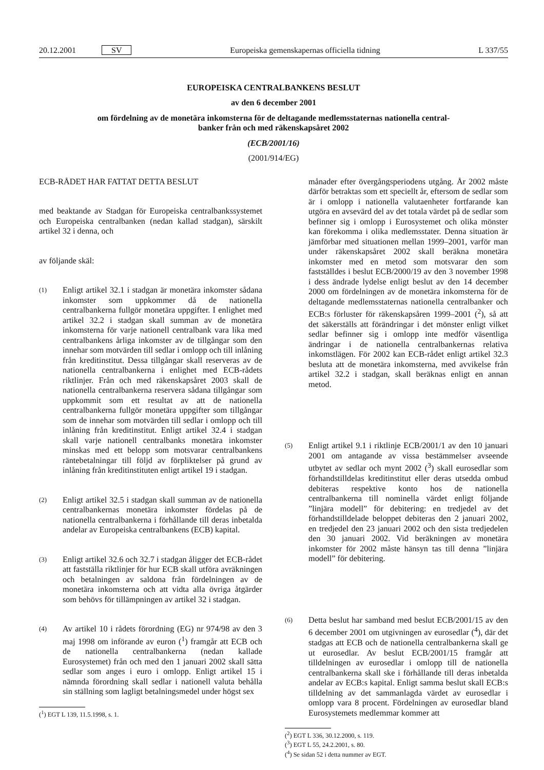20.12.2001 SV Europeiska gemenskapernas officiella tidning L 337/55
EUROPEISKA CENTRALBANKENS BESLUT
av den 6 december 2001
om fördelning av de monetära inkomsterna för de deltagande medlemsstaternas nationella central-
banker från och med räkenskapsåret 2002
(ECB/2001/16)
(2001/914/EG)
ECB-RÅDET HAR FATTAT DETTA BESLUT
med beaktande av Stadgan för Europeiska centralbankssystemet och Europeiska centralbanken (nedan kallad stadgan), särskilt artikel 32 i denna, och
av följande skäl:
(1) Enligt artikel 32.1 i stadgan är monetära inkomster sådana inkomster som uppkommer då de nationella centralbankerna fullgör monetära uppgifter. I enlighet med artikel 32.2 i stadgan skall summan av de monetära inkomsterna för varje nationell centralbank vara lika med centralbankens årliga inkomster av de tillgångar som den innehar som motvärden till sedlar i omlopp och till inlåning från kreditinstitut. Dessa tillgångar skall reserveras av de nationella centralbankerna i enlighet med ECB-rådets riktlinjer. Från och med räkenskapsåret 2003 skall de nationella centralbankerna reservera sådana tillgångar som uppkommit som ett resultat av att de nationella centralbankerna fullgör monetära uppgifter som tillgångar som de innehar som motvärden till sedlar i omlopp och till inlåning från kreditinstitut. Enligt artikel 32.4 i stadgan skall varje nationell centralbanks monetära inkomster minskas med ett belopp som motsvarar centralbankens räntebetalningar till följd av förpliktelser på grund av inlåning från kreditinstituten enligt artikel 19 i stadgan.
(2) Enligt artikel 32.5 i stadgan skall summan av de nationella centralbankernas monetära inkomster fördelas på de nationella centralbankerna i förhållande till deras inbetalda andelar av Europeiska centralbankens (ECB) kapital.
(3) Enligt artikel 32.6 och 32.7 i stadgan åligger det ECB-rådet att fastställa riktlinjer för hur ECB skall utföra avräkningen och betalningen av saldona från fördelningen av de monetära inkomsterna och att vidta alla övriga åtgärder som behövs för tillämpningen av artikel 32 i stadgan.
(4) Av artikel 10 i rådets förordning (EG) nr 974/98 av den 3 maj 1998 om införande av euron (<sup>1</sup>) framgår att ECB och de nationella centralbankerna (nedan kallade Eurosystemet) från och med den 1 januari 2002 skall sätta sedlar som anges i euro i omlopp. Enligt artikel 15 i nämnda förordning skall sedlar i nationell valuta behålla sin ställning som lagligt betalningsmedel under högst sex
(<sup>1</sup>) EGT L 139, 11.5.1998, s. 1.
månader efter övergångsperiodens utgång. År 2002 måste därför betraktas som ett speciellt år, eftersom de sedlar som är i omlopp i nationella valutaenheter fortfarande kan utgöra en avsevärd del av det totala värdet på de sedlar som befinner sig i omlopp i Eurosystemet och olika mönster kan förekomma i olika medlemsstater. Denna situation är jämförbar med situationen mellan 1999–2001, varför man under räkenskapsåret 2002 skall beräkna monetära inkomster med en metod som motsvarar den som fastställdes i beslut ECB/2000/19 av den 3 november 1998 i dess ändrade lydelse enligt beslut av den 14 december 2000 om fördelningen av de monetära inkomsterna för de deltagande medlemsstaternas nationella centralbanker och ECB:s förluster för räkenskapsåren 1999–2001 (<sup>2</sup>), så att det säkerställs att förändringar i det mönster enligt vilket sedlar befinner sig i omlopp inte medför väsentliga ändringar i de nationella centralbankernas relativa inkomstlägen. För 2002 kan ECB-rådet enligt artikel 32.3 besluta att de monetära inkomsterna, med avvikelse från artikel 32.2 i stadgan, skall beräknas enligt en annan metod.
(5) Enligt artikel 9.1 i riktlinje ECB/2001/1 av den 10 januari 2001 om antagande av vissa bestämmelser avseende utbytet av sedlar och mynt 2002 (<sup>3</sup>) skall eurosedlar som förhandstilldelas kreditinstitut eller deras utsedda ombud debiteras respektive konto hos de nationella centralbankerna till nominella värdet enligt följande ”linjära modell” för debitering: en tredjedel av det förhandstilldelade beloppet debiteras den 2 januari 2002, en tredjedel den 23 januari 2002 och den sista tredjedelen den 30 januari 2002. Vid beräkningen av monetära inkomster för 2002 måste hänsyn tas till denna ”linjära modell” för debitering.
(6) Detta beslut har samband med beslut ECB/2001/15 av den 6 december 2001 om utgivningen av eurosedlar (<sup>4</sup>), där det stadgas att ECB och de nationella centralbankerna skall ge ut eurosedlar. Av beslut ECB/2001/15 framgår att tilldelningen av eurosedlar i omlopp till de nationella centralbankerna skall ske i förhållande till deras inbetalda andelar av ECB:s kapital. Enligt samma beslut skall ECB:s tilldelning av det sammanlagda värdet av eurosedlar i omlopp vara 8 procent. Fördelningen av eurosedlar bland Eurosystemets medlemmar kommer att
(<sup>2</sup>) EGT L 336, 30.12.2000, s. 119.
(<sup>3</sup>) EGT L 55, 24.2.2001, s. 80.
(<sup>4</sup>) Se sidan 52 i detta nummer av EGT.